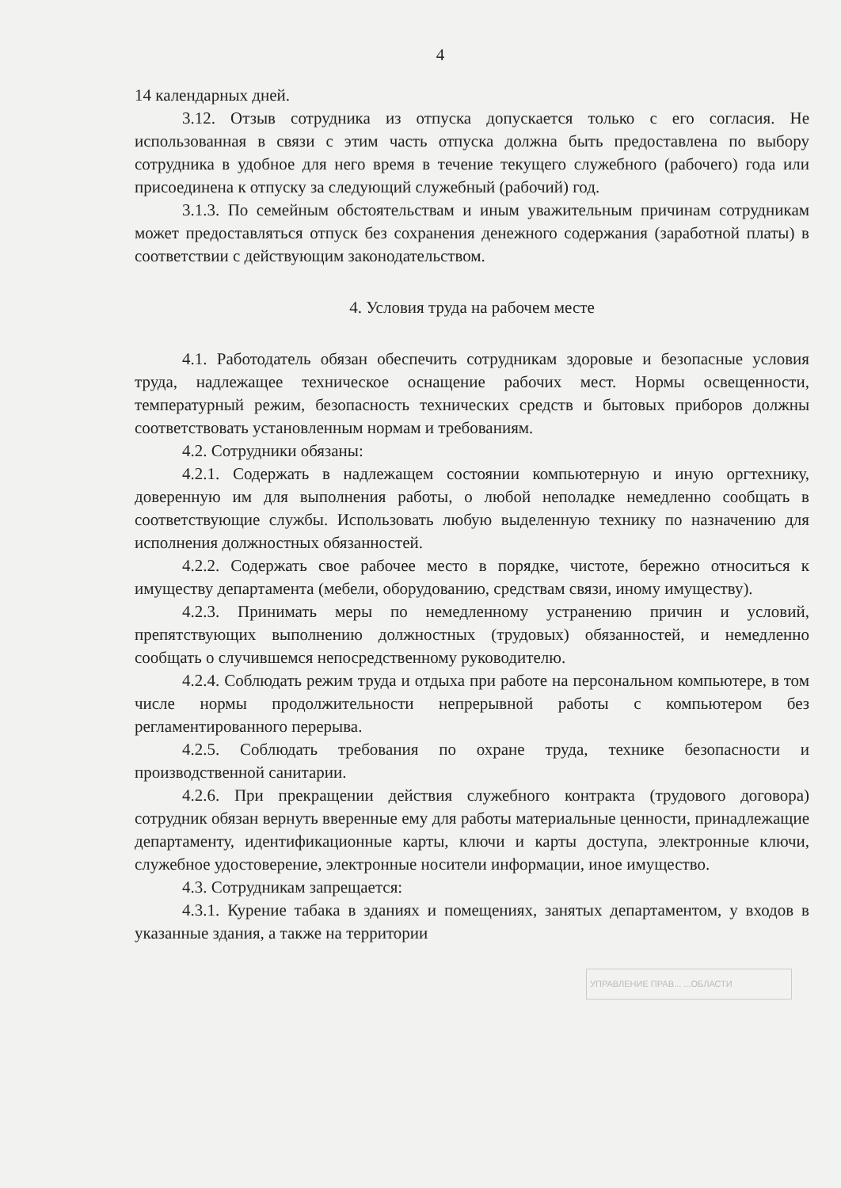4
14 календарных дней.
3.12. Отзыв сотрудника из отпуска допускается только с его согласия. Не использованная в связи с этим часть отпуска должна быть предоставлена по выбору сотрудника в удобное для него время в течение текущего служебного (рабочего) года или присоединена к отпуску за следующий служебный (рабочий) год.
3.1.3. По семейным обстоятельствам и иным уважительным причинам сотрудникам может предоставляться отпуск без сохранения денежного содержания (заработной платы) в соответствии с действующим законодательством.
4. Условия труда на рабочем месте
4.1. Работодатель обязан обеспечить сотрудникам здоровые и безопасные условия труда, надлежащее техническое оснащение рабочих мест. Нормы освещенности, температурный режим, безопасность технических средств и бытовых приборов должны соответствовать установленным нормам и требованиям.
4.2. Сотрудники обязаны:
4.2.1. Содержать в надлежащем состоянии компьютерную и иную оргтехнику, доверенную им для выполнения работы, о любой неполадке немедленно сообщать в соответствующие службы. Использовать любую выделенную технику по назначению для исполнения должностных обязанностей.
4.2.2. Содержать свое рабочее место в порядке, чистоте, бережно относиться к имуществу департамента (мебели, оборудованию, средствам связи, иному имуществу).
4.2.3. Принимать меры по немедленному устранению причин и условий, препятствующих выполнению должностных (трудовых) обязанностей, и немедленно сообщать о случившемся непосредственному руководителю.
4.2.4. Соблюдать режим труда и отдыха при работе на персональном компьютере, в том числе нормы продолжительности непрерывной работы с компьютером без регламентированного перерыва.
4.2.5. Соблюдать требования по охране труда, технике безопасности и производственной санитарии.
4.2.6. При прекращении действия служебного контракта (трудового договора) сотрудник обязан вернуть вверенные ему для работы материальные ценности, принадлежащие департаменту, идентификационные карты, ключи и карты доступа, электронные ключи, служебное удостоверение, электронные носители информации, иное имущество.
4.3. Сотрудникам запрещается:
4.3.1. Курение табака в зданиях и помещениях, занятых департаментом, у входов в указанные здания, а также на территории
УПРАВЛЕНИЕ ПРАВ... ...ОБЛАСТИ